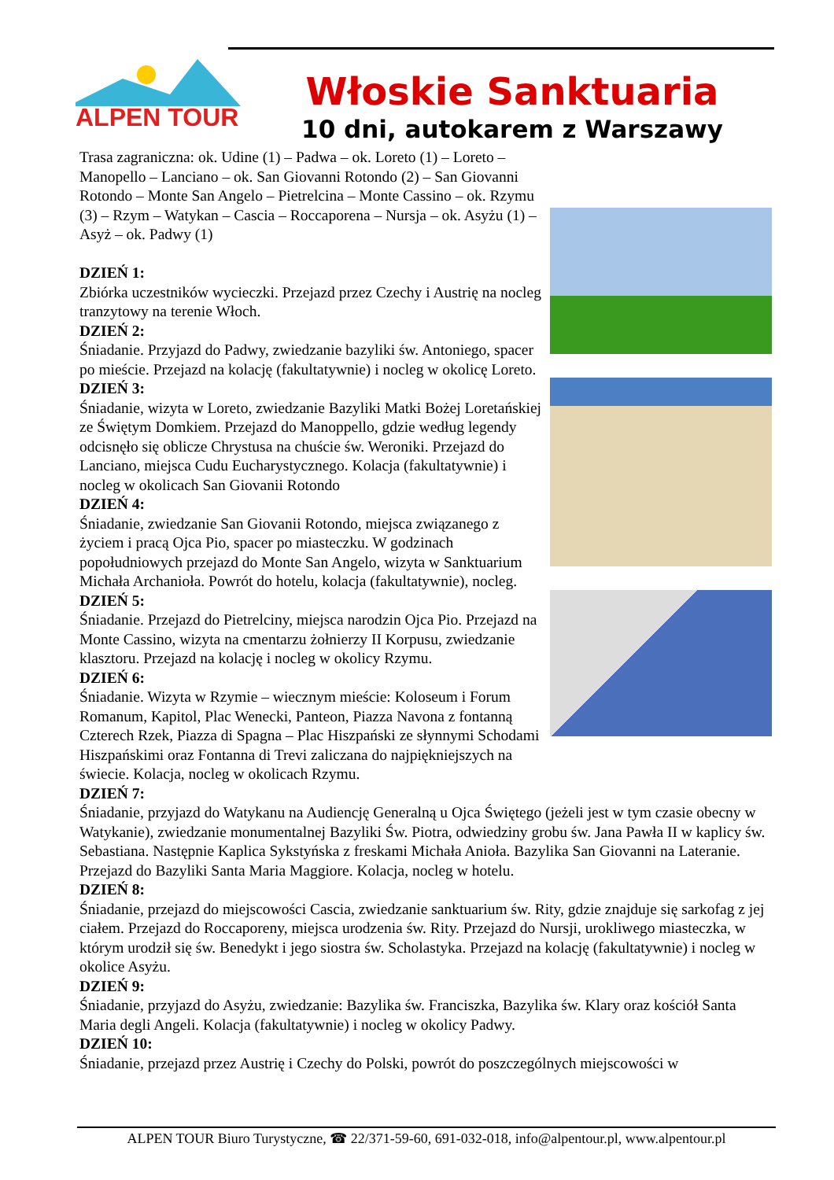ALPEN TOUR
Włoskie Sanktuaria
10 dni, autokarem z Warszawy
Trasa zagraniczna: ok. Udine (1) – Padwa – ok. Loreto (1) – Loreto – Manopello – Lanciano – ok. San Giovanni Rotondo (2) – San Giovanni Rotondo – Monte San Angelo – Pietrelcina – Monte Cassino – ok. Rzymu (3) – Rzym – Watykan – Cascia – Roccaporena – Nursja – ok. Asyżu (1) – Asyż – ok. Padwy (1)
DZIEŃ 1:
Zbiórka uczestników wycieczki. Przejazd przez Czechy i Austrię na nocleg tranzytowy na terenie Włoch.
DZIEŃ 2:
Śniadanie. Przyjazd do Padwy, zwiedzanie bazyliki św. Antoniego, spacer po mieście. Przejazd na kolację (fakultatywnie) i nocleg w okolicę Loreto.
DZIEŃ 3:
Śniadanie, wizyta w Loreto, zwiedzanie Bazyliki Matki Bożej Loretańskiej ze Świętym Domkiem. Przejazd do Manoppello, gdzie według legendy odcisnęło się oblicze Chrystusa na chuście św. Weroniki. Przejazd do Lanciano, miejsca Cudu Eucharystycznego. Kolacja (fakultatywnie) i nocleg w okolicach San Giovanii Rotondo
DZIEŃ 4:
Śniadanie, zwiedzanie San Giovanii Rotondo, miejsca związanego z życiem i pracą Ojca Pio, spacer po miasteczku. W godzinach popołudniowych przejazd do Monte San Angelo, wizyta w Sanktuarium Michała Archanioła. Powrót do hotelu, kolacja (fakultatywnie), nocleg.
DZIEŃ 5:
Śniadanie. Przejazd do Pietrelciny, miejsca narodzin Ojca Pio. Przejazd na Monte Cassino, wizyta na cmentarzu żołnierzy II Korpusu, zwiedzanie klasztoru. Przejazd na kolację i nocleg w okolicy Rzymu.
DZIEŃ 6:
Śniadanie. Wizyta w Rzymie – wiecznym mieście: Koloseum i Forum Romanum, Kapitol, Plac Wenecki, Panteon, Piazza Navona z fontanną Czterech Rzek, Piazza di Spagna – Plac Hiszpański ze słynnymi Schodami Hiszpańskimi oraz Fontanna di Trevi zaliczana do najpiękniejszych na świecie. Kolacja, nocleg w okolicach Rzymu.
DZIEŃ 7:
Śniadanie, przyjazd do Watykanu na Audiencję Generalną u Ojca Świętego (jeżeli jest w tym czasie obecny w Watykanie), zwiedzanie monumentalnej Bazyliki Św. Piotra, odwiedziny grobu św. Jana Pawła II w kaplicy św. Sebastiana. Następnie Kaplica Sykstyńska z freskami Michała Anioła. Bazylika San Giovanni na Lateranie. Przejazd do Bazyliki Santa Maria Maggiore. Kolacja, nocleg w hotelu.
DZIEŃ 8:
Śniadanie, przejazd do miejscowości Cascia, zwiedzanie sanktuarium św. Rity, gdzie znajduje się sarkofag z jej ciałem. Przejazd do Roccaporeny, miejsca urodzenia św. Rity. Przejazd do Nursji, urokliwego miasteczka, w którym urodził się św. Benedykt i jego siostra św. Scholastyka. Przejazd na kolację (fakultatywnie) i nocleg w okolice Asyżu.
DZIEŃ 9:
Śniadanie, przyjazd do Asyżu, zwiedzanie: Bazylika św. Franciszka, Bazylika św. Klary oraz kościół Santa Maria degli Angeli. Kolacja (fakultatywnie) i nocleg w okolicy Padwy.
DZIEŃ 10:
Śniadanie, przejazd przez Austrię i Czechy do Polski, powrót do poszczególnych miejscowości w
ALPEN TOUR Biuro Turystyczne, ☎ 22/371-59-60, 691-032-018, info@alpentour.pl, www.alpentour.pl